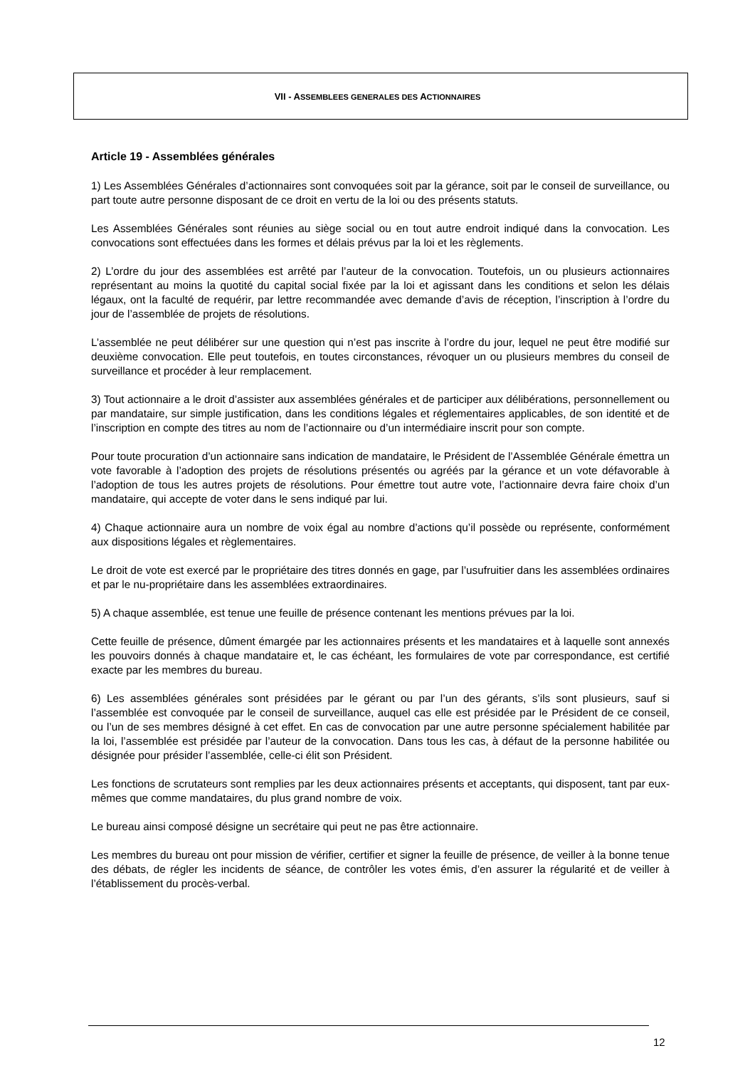VII - ASSEMBLEES GENERALES DES ACTIONNAIRES
Article 19 - Assemblées générales
1) Les Assemblées Générales d’actionnaires sont convoquées soit par la gérance, soit par le conseil de surveillance, ou part toute autre personne disposant de ce droit en vertu de la loi ou des présents statuts.
Les Assemblées Générales sont réunies au siège social ou en tout autre endroit indiqué dans la convocation. Les convocations sont effectuées dans les formes et délais prévus par la loi et les règlements.
2) L’ordre du jour des assemblées est arrêté par l’auteur de la convocation. Toutefois, un ou plusieurs actionnaires représentant au moins la quotité du capital social fixée par la loi et agissant dans les conditions et selon les délais légaux, ont la faculté de requérir, par lettre recommandée avec demande d’avis de réception, l’inscription à l’ordre du jour de l’assemblée de projets de résolutions.
L’assemblée ne peut délibérer sur une question qui n’est pas inscrite à l’ordre du jour, lequel ne peut être modifié sur deuxième convocation. Elle peut toutefois, en toutes circonstances, révoquer un ou plusieurs membres du conseil de surveillance et procéder à leur remplacement.
3) Tout actionnaire a le droit d’assister aux assemblées générales et de participer aux délibérations, personnellement ou par mandataire, sur simple justification, dans les conditions légales et réglementaires applicables, de son identité et de l’inscription en compte des titres au nom de l’actionnaire ou d’un intermédiaire inscrit pour son compte.
Pour toute procuration d’un actionnaire sans indication de mandataire, le Président de l’Assemblée Générale émettra un vote favorable à l’adoption des projets de résolutions présentés ou agréés par la gérance et un vote défavorable à l’adoption de tous les autres projets de résolutions. Pour émettre tout autre vote, l’actionnaire devra faire choix d’un mandataire, qui accepte de voter dans le sens indiqué par lui.
4) Chaque actionnaire aura un nombre de voix égal au nombre d’actions qu’il possède ou représente, conformément aux dispositions légales et règlementaires.
Le droit de vote est exercé par le propriétaire des titres donnés en gage, par l’usufruitier dans les assemblées ordinaires et par le nu-propriétaire dans les assemblées extraordinaires.
5) A chaque assemblée, est tenue une feuille de présence contenant les mentions prévues par la loi.
Cette feuille de présence, dûment émargée par les actionnaires présents et les mandataires et à laquelle sont annexés les pouvoirs donnés à chaque mandataire et, le cas échéant, les formulaires de vote par correspondance, est certifié exacte par les membres du bureau.
6) Les assemblées générales sont présidées par le gérant ou par l’un des gérants, s’ils sont plusieurs, sauf si l’assemblée est convoquée par le conseil de surveillance, auquel cas elle est présidée par le Président de ce conseil, ou l’un de ses membres désigné à cet effet. En cas de convocation par une autre personne spécialement habilitée par la loi, l’assemblée est présidée par l’auteur de la convocation. Dans tous les cas, à défaut de la personne habilitée ou désignée pour présider l’assemblée, celle-ci élit son Président.
Les fonctions de scrutateurs sont remplies par les deux actionnaires présents et acceptants, qui disposent, tant par eux-mêmes que comme mandataires, du plus grand nombre de voix.
Le bureau ainsi composé désigne un secrétaire qui peut ne pas être actionnaire.
Les membres du bureau ont pour mission de vérifier, certifier et signer la feuille de présence, de veiller à la bonne tenue des débats, de régler les incidents de séance, de contrôler les votes émis, d’en assurer la régularité et de veiller à l’établissement du procès-verbal.
12